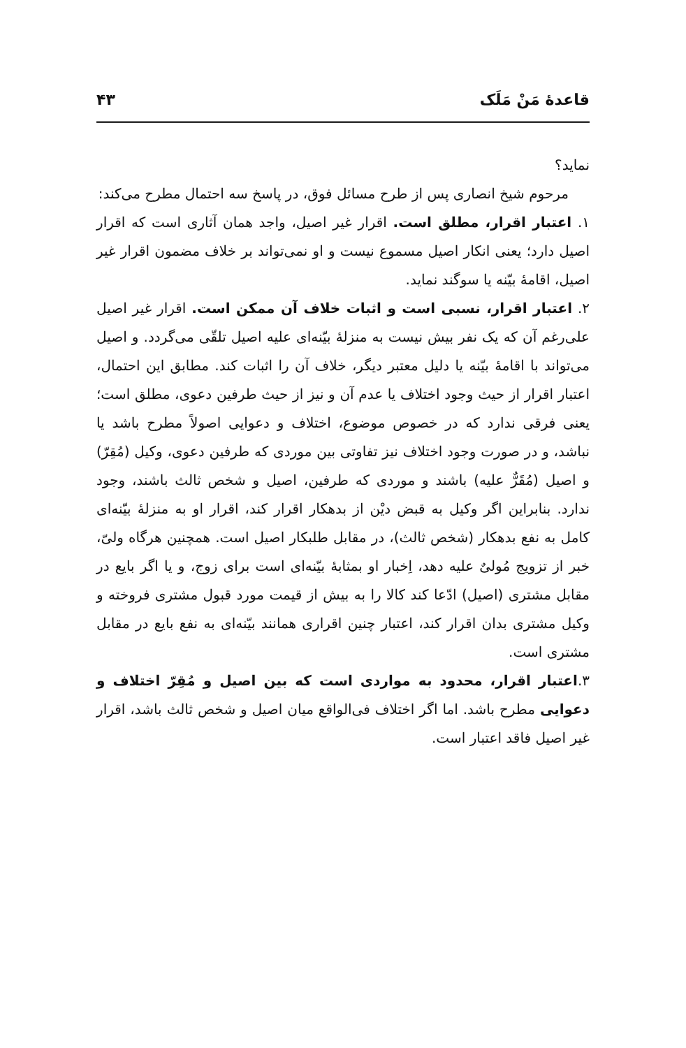قاعدهٔ مَنْ مَلَک ۴۳
نماید؟
مرحوم شیخ انصاری پس از طرح مسائل فوق، در پاسخ سه احتمال مطرح می‌کند:
۱. اعتبار اقرار، مطلق است. اقرار غیر اصیل، واجد همان آثاری است که اقرار اصیل دارد؛ یعنی انکار اصیل مسموع نیست و او نمی‌تواند بر خلاف مضمون اقرار غیر اصیل، اقامهٔ بیّنه یا سوگند نماید.
۲. اعتبار اقرار، نسبی است و اثبات خلاف آن ممکن است. اقرار غیر اصیل علی‌رغم آن که یک نفر بیش نیست به منزلهٔ بیّنه‌ای علیه اصیل تلقّی می‌گردد. و اصیل می‌تواند با اقامهٔ بیّنه یا دلیل معتبر دیگر، خلاف آن را اثبات کند. مطابق این احتمال، اعتبار اقرار از حیث وجود اختلاف یا عدم آن و نیز از حیث طرفین دعوی، مطلق است؛ یعنی فرقی ندارد که در خصوص موضوع، اختلاف و دعوایی اصولاً مطرح باشد یا نباشد، و در صورت وجود اختلاف نیز تفاوتی بین موردی که طرفین دعوی، وکیل (مُقِرّ) و اصیل (مُقَرٌّ علیه) باشند و موردی که طرفین، اصیل و شخص ثالث باشند، وجود ندارد. بنابراین اگر وکیل به قبض دیْن از بدهکار اقرار کند، اقرار او به منزلهٔ بیّنه‌ای کامل به نفع بدهکار (شخص ثالث)، در مقابل طلبکار اصیل است. همچنین هرگاه ولیّ، خبر از تزویج مُولیٌ علیه دهد، اِخبار او بمثابهٔ بیّنه‌ای است برای زوج، و یا اگر بایع در مقابل مشتری (اصیل) ادّعا کند کالا را به بیش از قیمت مورد قبول مشتری فروخته و وکیل مشتری بدان اقرار کند، اعتبار چنین اقراری همانند بیّنه‌ای به نفع بایع در مقابل مشتری است.
۳.اعتبار اقرار، محدود به مواردی است که بین اصیل و مُقِرّ اختلاف و دعوایی مطرح باشد. اما اگر اختلاف فی‌الواقع میان اصیل و شخص ثالث باشد، اقرار غیر اصیل فاقد اعتبار است.